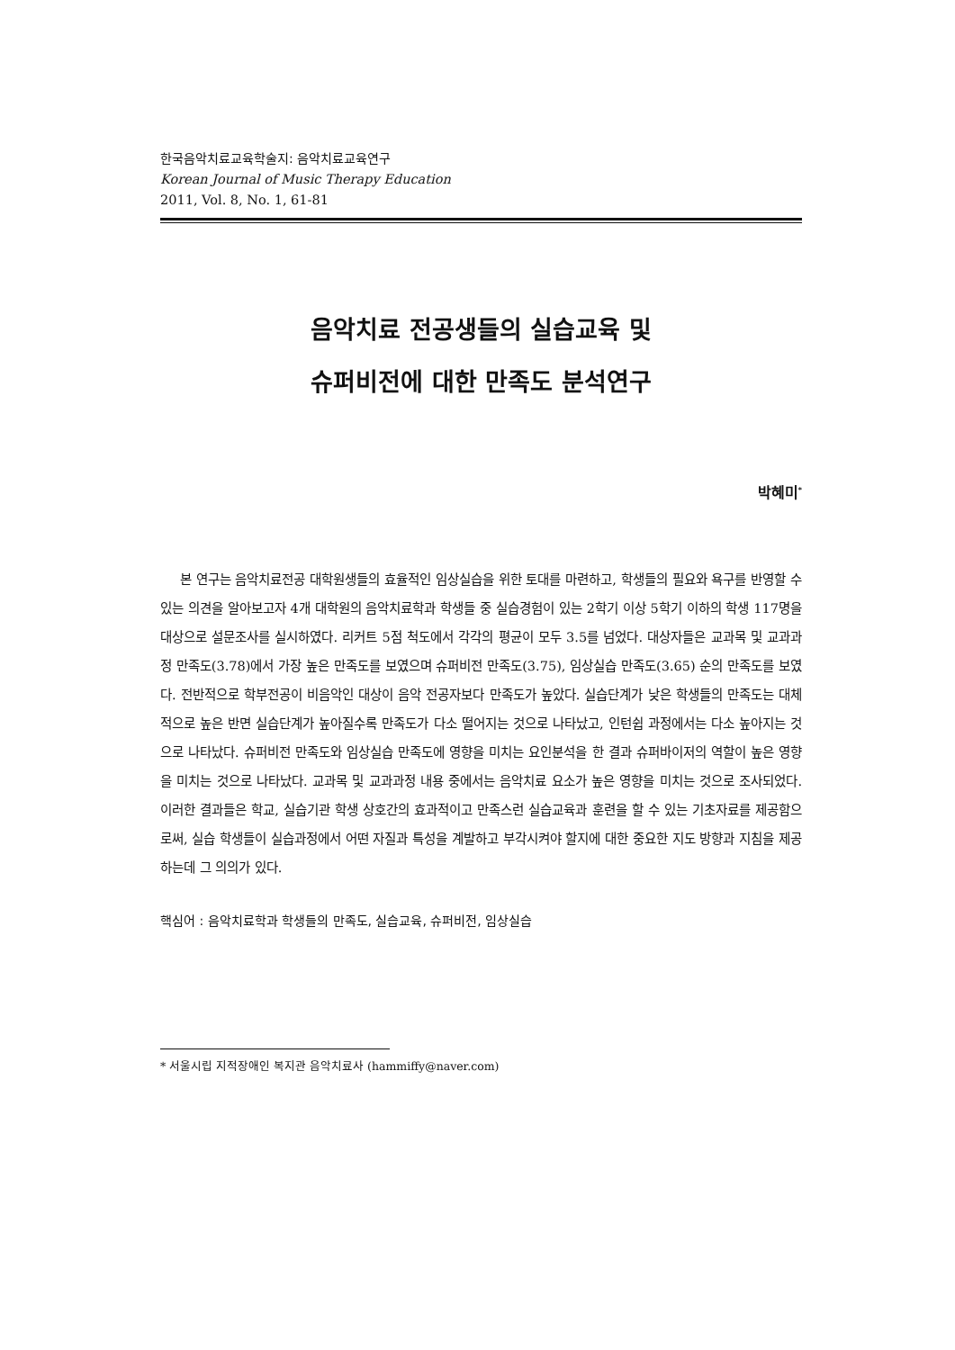한국음악치료교육학술지: 음악치료교육연구
Korean Journal of Music Therapy Education
2011, Vol. 8, No. 1, 61-81
음악치료 전공생들의 실습교육 및
슈퍼비전에 대한 만족도 분석연구
박혜미<sup>*</sup>
본 연구는 음악치료전공 대학원생들의 효율적인 임상실습을 위한 토대를 마련하고, 학생들의 필요와 욕구를 반영할 수 있는 의견을 알아보고자 4개 대학원의 음악치료학과 학생들 중 실습경험이 있는 2학기 이상 5학기 이하의 학생 117명을 대상으로 설문조사를 실시하였다. 리커트 5점 척도에서 각각의 평균이 모두 3.5를 넘었다. 대상자들은 교과목 및 교과과정 만족도(3.78)에서 가장 높은 만족도를 보였으며 슈퍼비전 만족도(3.75), 임상실습 만족도(3.65) 순의 만족도를 보였다. 전반적으로 학부전공이 비음악인 대상이 음악 전공자보다 만족도가 높았다. 실습단계가 낮은 학생들의 만족도는 대체적으로 높은 반면 실습단계가 높아질수록 만족도가 다소 떨어지는 것으로 나타났고, 인턴쉽 과정에서는 다소 높아지는 것으로 나타났다. 슈퍼비전 만족도와 임상실습 만족도에 영향을 미치는 요인분석을 한 결과 슈퍼바이저의 역할이 높은 영향을 미치는 것으로 나타났다. 교과목 및 교과과정 내용 중에서는 음악치료 요소가 높은 영향을 미치는 것으로 조사되었다. 이러한 결과들은 학교, 실습기관 학생 상호간의 효과적이고 만족스런 실습교육과 훈련을 할 수 있는 기초자료를 제공함으로써, 실습 학생들이 실습과정에서 어떤 자질과 특성을 계발하고 부각시켜야 할지에 대한 중요한 지도 방향과 지침을 제공하는데 그 의의가 있다.
핵심어 : 음악치료학과 학생들의 만족도, 실습교육, 슈퍼비전, 임상실습
* 서울시립 지적장애인 복지관 음악치료사 (hammiffy@naver.com)